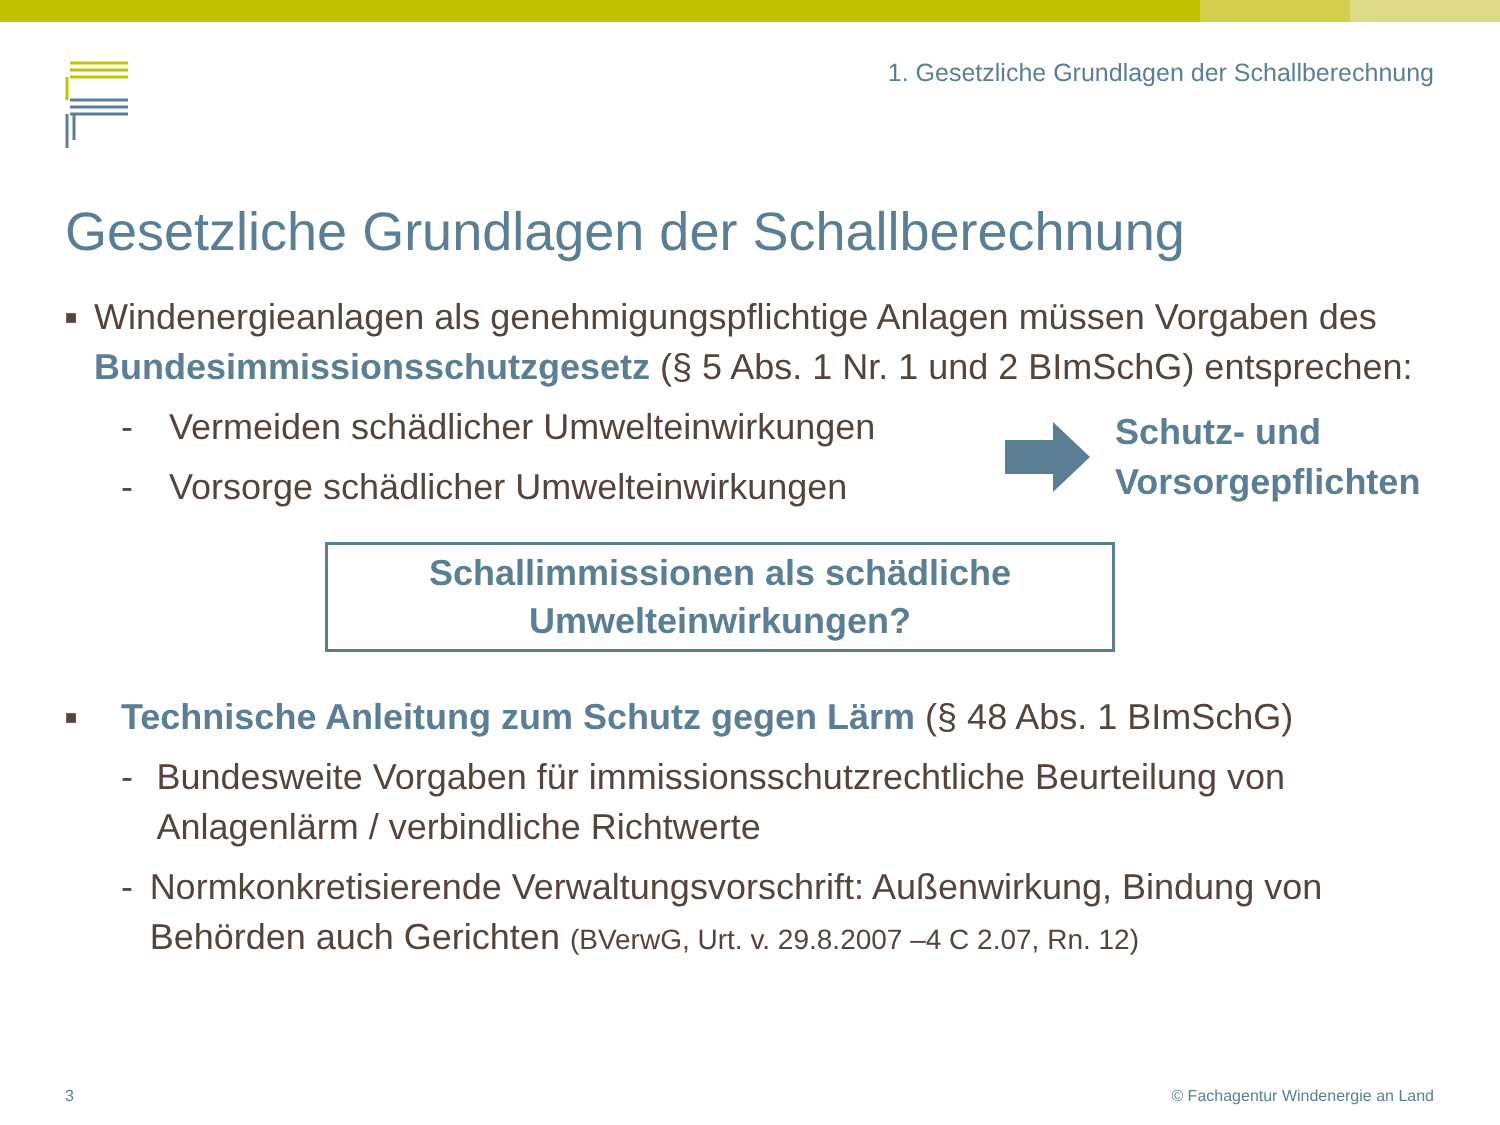1. Gesetzliche Grundlagen der Schallberechnung
Gesetzliche Grundlagen der Schallberechnung
■
Windenergieanlagen als genehmigungspflichtige Anlagen müssen Vorgaben des Bundesimmissionsschutzgesetz (§ 5 Abs. 1 Nr. 1 und 2 BImSchG) entsprechen:
- Vermeiden schädlicher Umwelteinwirkungen
- Vorsorge schädlicher Umwelteinwirkungen
Schutz- und
Vorsorgepflichten
Schallimmissionen als schädliche
Umwelteinwirkungen?
■
Technische Anleitung zum Schutz gegen Lärm (§ 48 Abs. 1 BImSchG)
- Bundesweite Vorgaben für immissionsschutzrechtliche Beurteilung von Anlagenlärm / verbindliche Richtwerte
- Normkonkretisierende Verwaltungsvorschrift: Außenwirkung, Bindung von Behörden auch Gerichten (BVerwG, Urt. v. 29.8.2007 –4 C 2.07, Rn. 12)
3
© Fachagentur Windenergie an Land